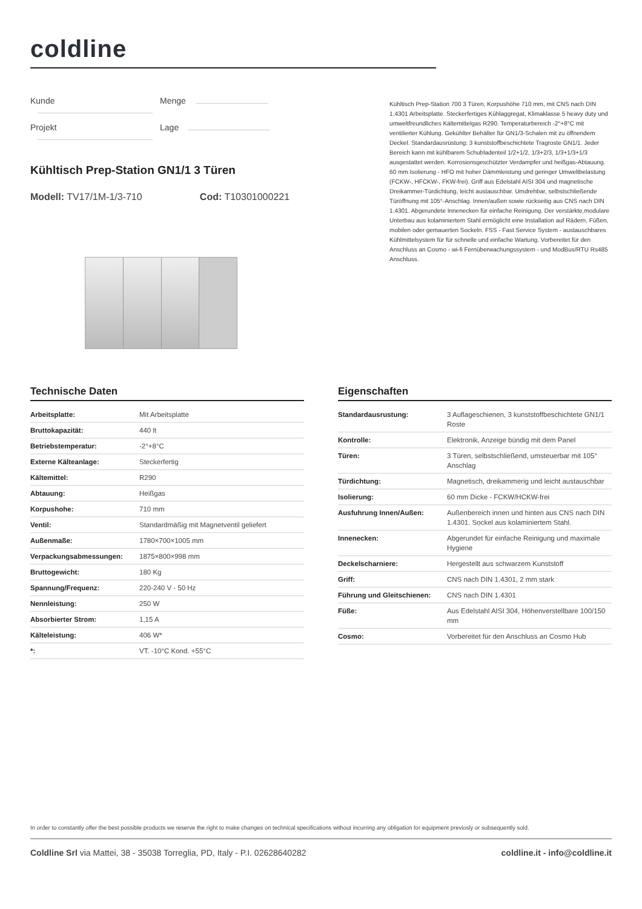coldline
Kunde Menge
Projekt Lage
Kühltisch Prep-Station GN1/1 3 Türen
Modell: TV17/1M-1/3-710 Cod: T10301000221
Kühltisch Prep-Station 700 3 Türen, Korpushöhe 710 mm, mit CNS nach DIN 1.4301 Arbeitsplatte. Steckerfertiges Kühlaggregat, Klimaklasse 5 heavy duty und umweltfreundliches Kältemittelgas R290. Temperaturbereich -2°+8°C mit ventilierter Kühlung. Gekühlter Behälter für GN1/3-Schalen mit zu öffnendem Deckel. Standardausrüstung: 3 kunststoffbeschichtete Tragroste GN1/1. Jeder Bereich kann mit kühlbarem Schubladenteil 1/2+1/2, 1/3+2/3, 1/3+1/3+1/3 ausgestattet werden. Korrosionsgeschützter Verdampfer und heißgas-Abtauung. 60 mm Isolierung - HFO mit hoher Dämmleistung und geringer Umweltbelastung (FCKW-, HFCKW-, FKW-frei). Griff aus Edelstahl AISI 304 und magnetische Dreikammer-Türdichtung, leicht austauschbar. Umdrehbar, selbstschließende Türöffnung mit 105°-Anschlag. Innen/außen sowie rückseitig aus CNS nach DIN 1.4301. Abgerundete Innenecken für einfache Reinigung. Der verstärkte,modulare Unterbau aus kolaminiertem Stahl ermöglicht eine Installation auf Rädern, Füßen, mobilen oder gemauerten Sockeln. FSS - Fast Service System - austauschbares Kühlmittelsystem für für schnelle und einfache Wartung. Vorbereitet für den Anschluss an Cosmo - wi-fi Fernüberwachungssystem - und ModBus/RTU Rs485 Anschluss.
Technische Daten
| Arbeitsplatte: | Mit Arbeitsplatte |
| Bruttokapazität: | 440 lt |
| Betriebstemperatur: | -2°+8°C |
| Externe Kälteanlage: | Steckerfertig |
| Kältemittel: | R290 |
| Abtauung: | Heißgas |
| Korpushohe: | 710 mm |
| Ventil: | Standardmäßig mit Magnetventil geliefert |
| Außenmaße: | 1780×700×1005 mm |
| Verpackungsabmessungen: | 1875×800×998 mm |
| Bruttogewicht: | 180 Kg |
| Spannung/Frequenz: | 220-240 V - 50 Hz |
| Nennleistung: | 250 W |
| Absorbierter Strom: | 1,15 A |
| Kälteleistung: | 406 W* |
| *: | VT. -10°C Kond. +55°C |
Eigenschaften
| Standardausrustung: | 3 Auflageschienen, 3 kunststoffbeschichtete GN1/1 Roste |
| Kontrolle: | Elektronik, Anzeige bündig mit dem Panel |
| Türen: | 3 Türen, selbstschließend, umsteuerbar mit 105° Anschlag |
| Türdichtung: | Magnetisch, dreikammerig und leicht austauschbar |
| Isolierung: | 60 mm Dicke - FCKW/HCKW-frei |
| Ausfuhrung Innen/Außen: | Außenbereich innen und hinten aus CNS nach DIN 1.4301. Sockel aus kolaminiertem Stahl. |
| Innenecken: | Abgerundet für einfache Reinigung und maximale Hygiene |
| Deckelscharniere: | Hergestellt aus schwarzem Kunststoff |
| Griff: | CNS nach DIN 1.4301, 2 mm stark |
| Führung und Gleitschienen: | CNS nach DIN 1.4301 |
| Füße: | Aus Edelstahl AISI 304, Höhenverstellbare 100/150 mm |
| Cosmo: | Vorbereitet für den Anschluss an Cosmo Hub |
In order to constantly offer the best possible products we reserve the right to make changes on technical specifications without incurring any obligation for equipment previosly or subsequently sold.
Coldline Srl via Mattei, 38 - 35038 Torreglia, PD, Italy - P.I. 02628640282 coldline.it - info@coldline.it